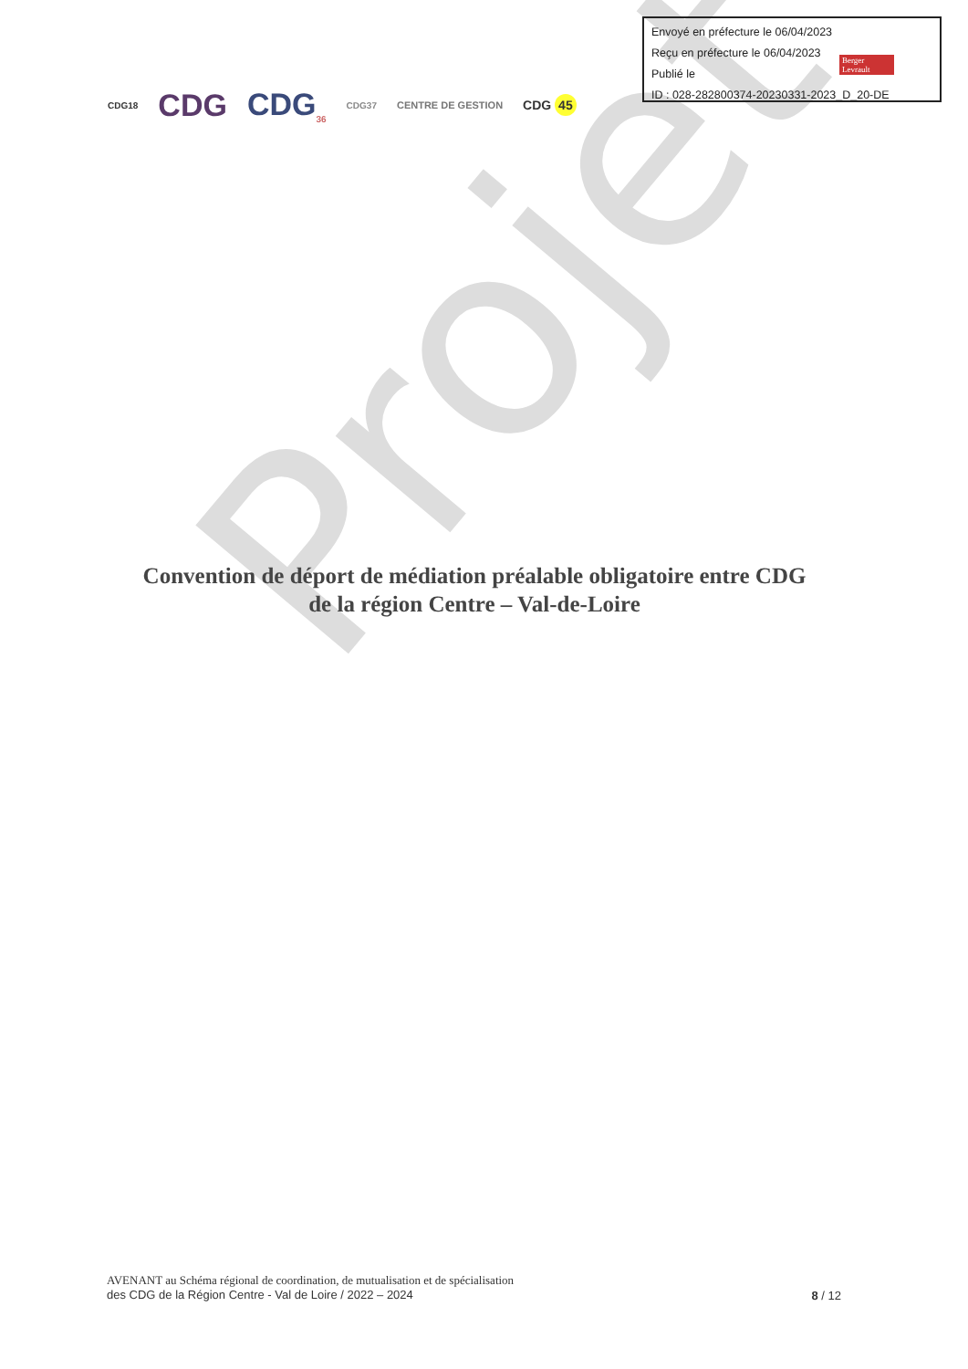Projet
Envoyé en préfecture le 06/04/2023
Reçu en préfecture le 06/04/2023
Publié le
ID : 028-282800374-20230331-2023_D_20-DE
Berger Levrault
CDG18 CDG CDG<sub>36</sub> CDG37 CENTRE DE GESTION CDG 45
Convention de déport de médiation préalable obligatoire entre CDG
de la région Centre – Val-de-Loire
AVENANT au Schéma régional de coordination, de mutualisation et de spécialisation
des CDG de la Région Centre - Val de Loire / 2022 – 2024
8 / 12